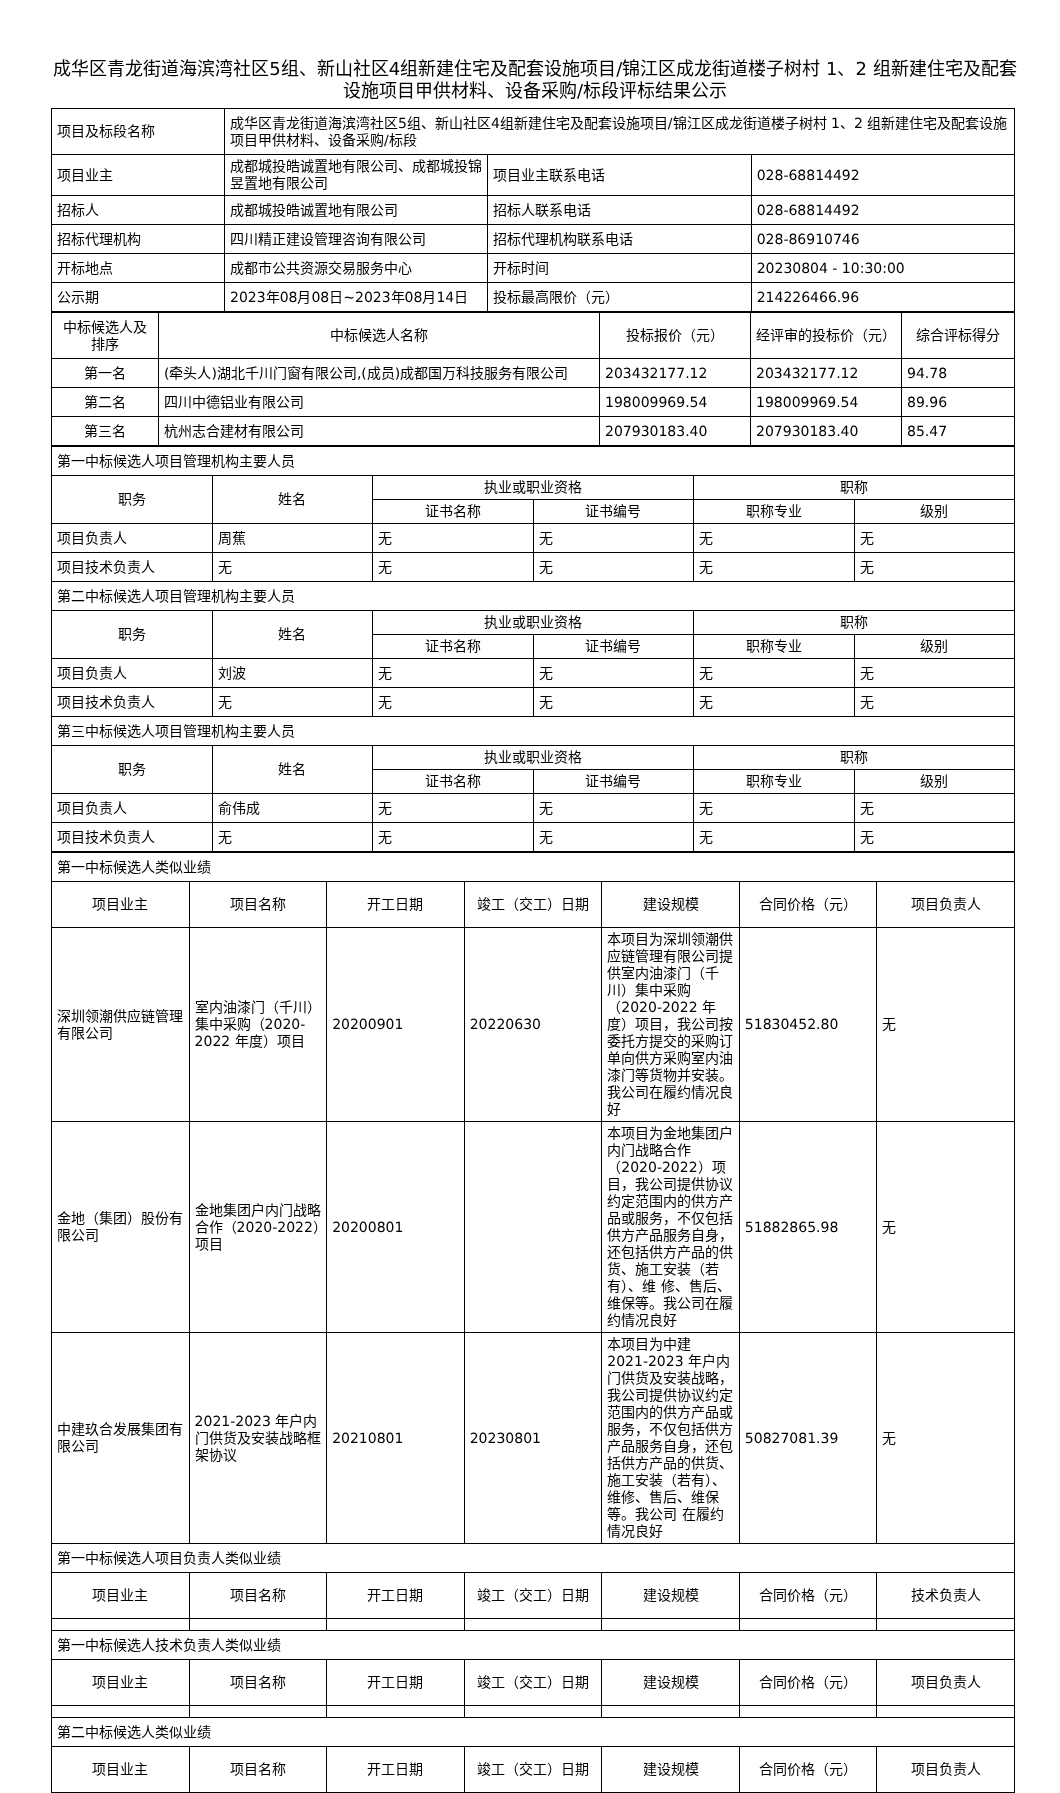成华区青龙街道海滨湾社区5组、新山社区4组新建住宅及配套设施项目/锦江区成龙街道楼子树村 1、2 组新建住宅及配套设施项目甲供材料、设备采购/标段评标结果公示
| 项目及标段名称 | 成华区青龙街道海滨湾社区5组、新山社区4组新建住宅及配套设施项目/锦江区成龙街道楼子树村 1、2 组新建住宅及配套设施项目甲供材料、设备采购/标段 | | |
| 项目业主 | 成都城投皓诚置地有限公司、成都城投锦昱置地有限公司 | 项目业主联系电话 | 028-68814492 |
| 招标人 | 成都城投皓诚置地有限公司 | 招标人联系电话 | 028-68814492 |
| 招标代理机构 | 四川精正建设管理咨询有限公司 | 招标代理机构联系电话 | 028-86910746 |
| 开标地点 | 成都市公共资源交易服务中心 | 开标时间 | 20230804 - 10:30:00 |
| 公示期 | 2023年08月08日~2023年08月14日 | 投标最高限价（元） | 214226466.96 |
| 中标候选人及排序 | 中标候选人名称 | 投标报价（元） | 经评审的投标价（元） | 综合评标得分 |
| --- | --- | --- | --- | --- |
| 第一名 | (牵头人)湖北千川门窗有限公司,(成员)成都国万科技服务有限公司 | 203432177.12 | 203432177.12 | 94.78 |
| 第二名 | 四川中德铝业有限公司 | 198009969.54 | 198009969.54 | 89.96 |
| 第三名 | 杭州志合建材有限公司 | 207930183.40 | 207930183.40 | 85.47 |
| 第一中标候选人项目管理机构主要人员 | | | | | |
| 职务 | 姓名 | 执业或职业资格 | | 职称 | |
| | | 证书名称 | 证书编号 | 职称专业 | 级别 |
| 项目负责人 | 周蕉 | 无 | 无 | 无 | 无 |
| 项目技术负责人 | 无 | 无 | 无 | 无 | 无 |
| 第二中标候选人项目管理机构主要人员 | | | | | |
| 职务 | 姓名 | 执业或职业资格 | | 职称 | |
| | | 证书名称 | 证书编号 | 职称专业 | 级别 |
| 项目负责人 | 刘波 | 无 | 无 | 无 | 无 |
| 项目技术负责人 | 无 | 无 | 无 | 无 | 无 |
| 第三中标候选人项目管理机构主要人员 | | | | | |
| 职务 | 姓名 | 执业或职业资格 | | 职称 | |
| | | 证书名称 | 证书编号 | 职称专业 | 级别 |
| 项目负责人 | 俞伟成 | 无 | 无 | 无 | 无 |
| 项目技术负责人 | 无 | 无 | 无 | 无 | 无 |
| 第一中标候选人类似业绩 | | | | | | |
| 项目业主 | 项目名称 | 开工日期 | 竣工（交工）日期 | 建设规模 | 合同价格（元） | 项目负责人 |
| 深圳领潮供应链管理有限公司 | 室内油漆门（千川）集中采购（2020-2022 年度）项目 | 20200901 | 20220630 | 本项目为深圳领潮供应链管理有限公司提供室内油漆门（千川）集中采购（2020-2022 年度）项目，我公司按委托方提交的采购订单向供方采购室内油漆门等货物并安装。我公司在履约情况良好 | 51830452.80 | 无 |
| 金地（集团）股份有限公司 | 金地集团户内门战略合作（2020-2022）项目 | 20200801 | | 本项目为金地集团户内门战略合作（2020-2022）项目，我公司提供协议约定范围内的供方产品或服务，不仅包括供方产品服务自身，还包括供方产品的供货、施工安装（若有）、维 修、售后、维保等。我公司在履约情况良好 | 51882865.98 | 无 |
| 中建玖合发展集团有限公司 | 2021-2023 年户内门供货及安装战略框架协议 | 20210801 | 20230801 | 本项目为中建 2021-2023 年户内门供货及安装战略，我公司提供协议约定范围内的供方产品或服务，不仅包括供方产品服务自身，还包括供方产品的供货、施工安装（若有）、维修、售后、维保等。我公司 在履约情况良好 | 50827081.39 | 无 |
| 第一中标候选人项目负责人类似业绩 | | | | | | |
| 项目业主 | 项目名称 | 开工日期 | 竣工（交工）日期 | 建设规模 | 合同价格（元） | 技术负责人 |
| 第一中标候选人技术负责人类似业绩 | | | | | | |
| 项目业主 | 项目名称 | 开工日期 | 竣工（交工）日期 | 建设规模 | 合同价格（元） | 项目负责人 |
| 第二中标候选人类似业绩 | | | | | | |
| 项目业主 | 项目名称 | 开工日期 | 竣工（交工）日期 | 建设规模 | 合同价格（元） | 项目负责人 |